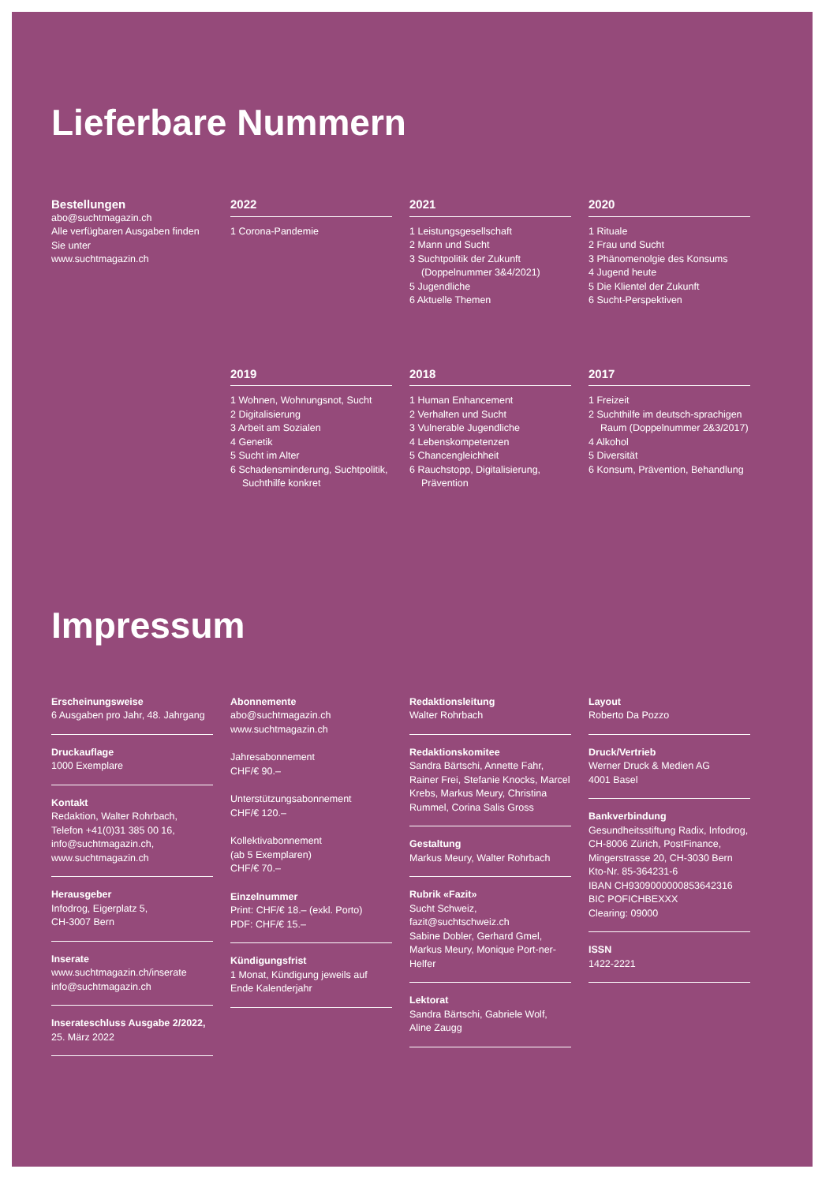Lieferbare Nummern
Bestellungen
abo@suchtmagazin.ch
Alle verfügbaren Ausgaben finden Sie unter
www.suchtmagazin.ch
2022
1 Corona-Pandemie
2021
1 Leistungsgesellschaft
2 Mann und Sucht
3 Suchtpolitik der Zukunft (Doppelnummer 3&4/2021)
5 Jugendliche
6 Aktuelle Themen
2020
1 Rituale
2 Frau und Sucht
3 Phänomenolgie des Konsums
4 Jugend heute
5 Die Klientel der Zukunft
6 Sucht-Perspektiven
2019
1 Wohnen, Wohnungsnot, Sucht
2 Digitalisierung
3 Arbeit am Sozialen
4 Genetik
5 Sucht im Alter
6 Schadensminderung, Suchtpolitik, Suchthilfe konkret
2018
1 Human Enhancement
2 Verhalten und Sucht
3 Vulnerable Jugendliche
4 Lebenskompetenzen
5 Chancengleichheit
6 Rauchstopp, Digitalisierung, Prävention
2017
1 Freizeit
2 Suchthilfe im deutsch-sprachigen Raum (Doppelnummer 2&3/2017)
4 Alkohol
5 Diversität
6 Konsum, Prävention, Behandlung
Impressum
Erscheinungsweise
6 Ausgaben pro Jahr, 48. Jahrgang
Druckauflage
1000 Exemplare
Kontakt
Redaktion, Walter Rohrbach,
Telefon +41(0)31 385 00 16,
info@suchtmagazin.ch,
www.suchtmagazin.ch
Herausgeber
Infodrog, Eigerplatz 5,
CH-3007 Bern
Inserate
www.suchtmagazin.ch/inserate
info@suchtmagazin.ch
Inserateschluss Ausgabe 2/2022,
25. März 2022
Abonnemente
abo@suchtmagazin.ch
www.suchtmagazin.ch
Jahresabonnement
CHF/€ 90.–
Unterstützungsabonnement
CHF/€ 120.–
Kollektivabonnement
(ab 5 Exemplaren)
CHF/€ 70.–
Einzelnummer
Print: CHF/€ 18.– (exkl. Porto)
PDF: CHF/€ 15.–
Kündigungsfrist
1 Monat, Kündigung jeweils auf Ende Kalenderjahr
Redaktionsleitung
Walter Rohrbach
Redaktionskomitee
Sandra Bärtschi, Annette Fahr, Rainer Frei, Stefanie Knocks, Marcel Krebs, Markus Meury, Christina Rummel, Corina Salis Gross
Gestaltung
Markus Meury, Walter Rohrbach
Rubrik «Fazit»
Sucht Schweiz,
fazit@suchtschweiz.ch
Sabine Dobler, Gerhard Gmel, Markus Meury, Monique Port-ner-Helfer
Lektorat
Sandra Bärtschi, Gabriele Wolf, Aline Zaugg
Layout
Roberto Da Pozzo
Druck/Vertrieb
Werner Druck & Medien AG
4001 Basel
Bankverbindung
Gesundheitsstiftung Radix, Infodrog, CH-8006 Zürich, PostFinance, Mingerstrasse 20, CH-3030 Bern
Kto-Nr. 85-364231-6
IBAN CH9309000000853642316
BIC POFICHBEXXX
Clearing: 09000
ISSN
1422-2221